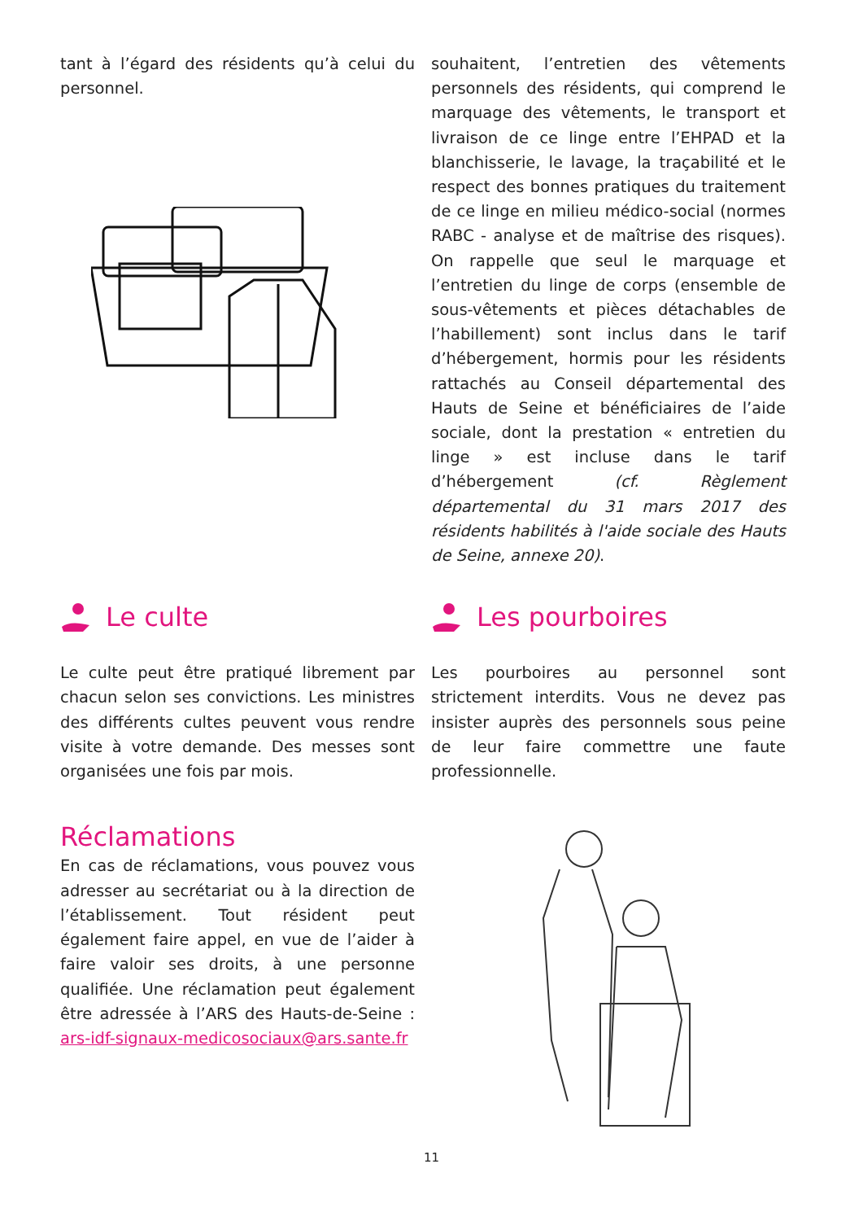tant à l’égard des résidents qu’à celui du personnel.
souhaitent, l’entretien des vêtements personnels des résidents, qui comprend le marquage des vêtements, le transport et livraison de ce linge entre l’EHPAD et la blanchisserie, le lavage, la traçabilité et le respect des bonnes pratiques du traitement de ce linge en milieu médico-social (normes RABC - analyse et de maîtrise des risques). On rappelle que seul le marquage et l’entretien du linge de corps (ensemble de sous-vêtements et pièces détachables de l’habillement) sont inclus dans le tarif d’hébergement, hormis pour les résidents rattachés au Conseil départemental des Hauts de Seine et bénéficiaires de l’aide sociale, dont la prestation « entretien du linge » est incluse dans le tarif d’hébergement (cf. Règlement départemental du 31 mars 2017 des résidents habilités à l'aide sociale des Hauts de Seine, annexe 20).
Le culte
Le culte peut être pratiqué librement par chacun selon ses convictions. Les ministres des différents cultes peuvent vous rendre visite à votre demande. Des messes sont organisées une fois par mois.
Les pourboires
Les pourboires au personnel sont strictement interdits. Vous ne devez pas insister auprès des personnels sous peine de leur faire commettre une faute professionnelle.
Réclamations
En cas de réclamations, vous pouvez vous adresser au secrétariat ou à la direction de l’établissement. Tout résident peut également faire appel, en vue de l’aider à faire valoir ses droits, à une personne qualifiée. Une réclamation peut également être adressée à l’ARS des Hauts-de-Seine : ars-idf-signaux-medicosociaux@ars.sante.fr
11